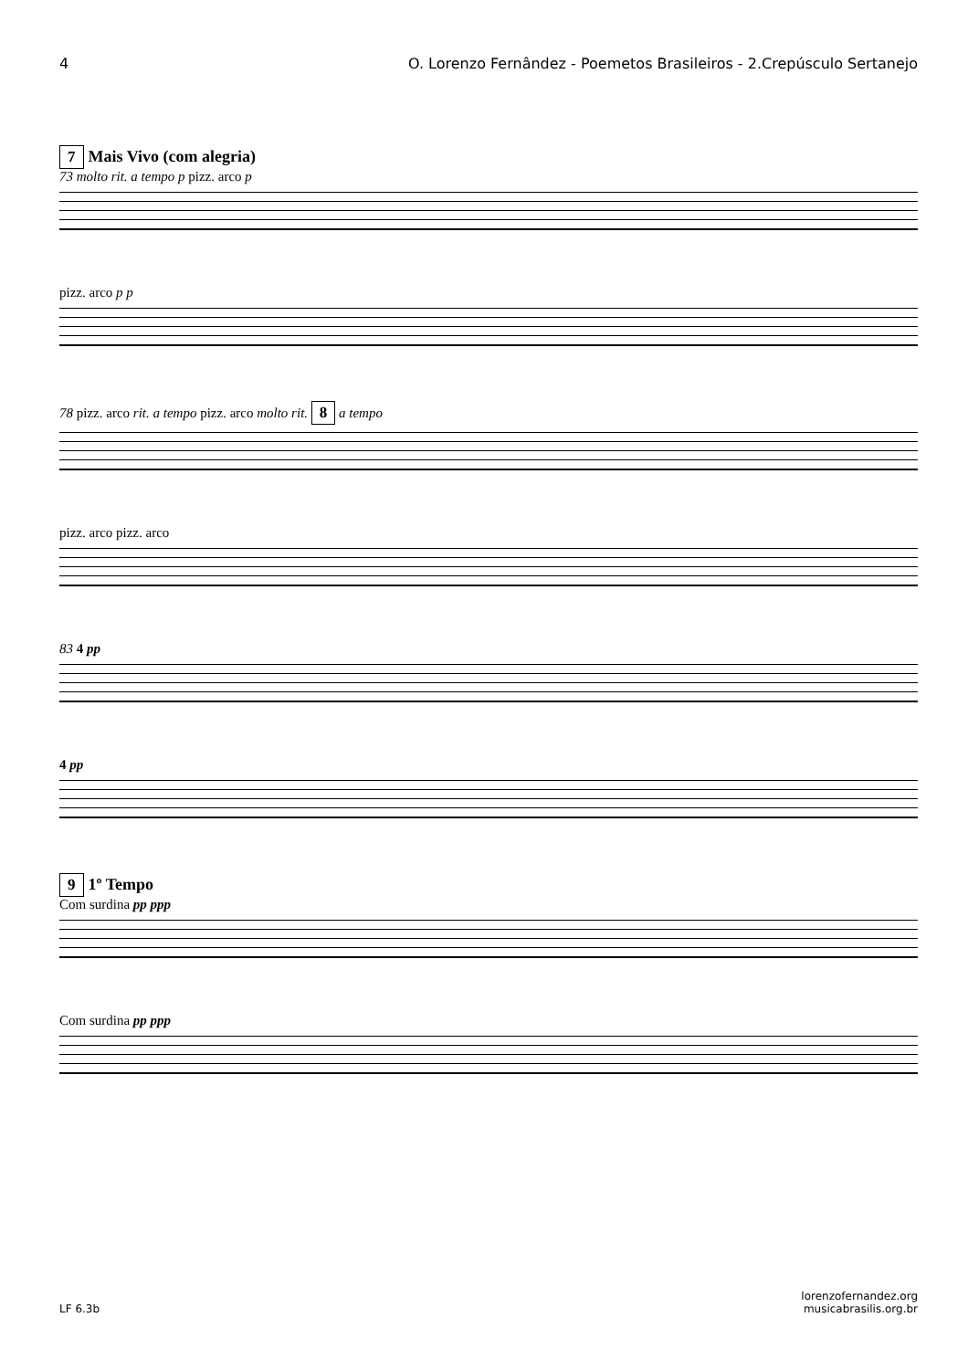4 O. Lorenzo Fernândez - Poemetos Brasileiros - 2.Crepúsculo Sertanejo
7 Mais Vivo (com alegria)
73 molto rit. a tempo p pizz. arco p
pizz. arco p p
78 pizz. arco rit. a tempo pizz. arco molto rit. 8 a tempo
pizz. arco pizz. arco
83 4 pp
4 pp
9 1º Tempo
Com surdina pp ppp
Com surdina pp ppp
LF 6.3b lorenzofernandez.org
musicabrasilis.org.br